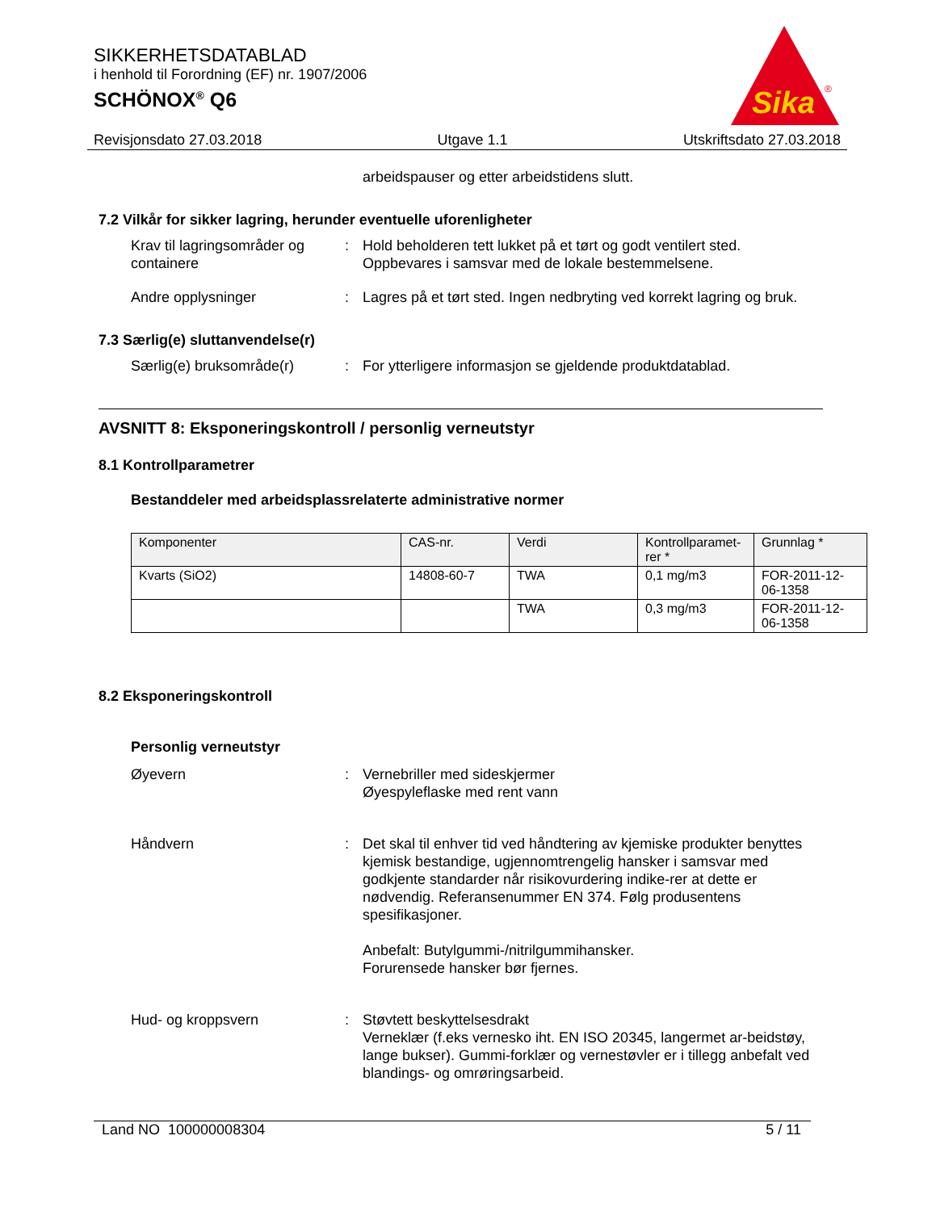SIKKERHETSDATABLAD
i henhold til Forordning (EF) nr. 1907/2006
SCHÖNOX<sup>®</sup> Q6
Sika
®
Revisjonsdato 27.03.2018 Utgave 1.1 Utskriftsdato 27.03.2018
arbeidspauser og etter arbeidstidens slutt.
7.2 Vilkår for sikker lagring, herunder eventuelle uforenligheter
Krav til lagringsområder og containere
: Hold beholderen tett lukket på et tørt og godt ventilert sted.
Oppbevares i samsvar med de lokale bestemmelsene.
Andre opplysninger : Lagres på et tørt sted. Ingen nedbryting ved korrekt lagring og bruk.
7.3 Særlig(e) sluttanvendelse(r)
Særlig(e) bruksområde(r) : For ytterligere informasjon se gjeldende produktdatablad.
AVSNITT 8: Eksponeringskontroll / personlig verneutstyr
8.1 Kontrollparametrer
Bestanddeler med arbeidsplassrelaterte administrative normer
| Komponenter | CAS-nr. | Verdi | Kontrollparamet-rer * | Grunnlag * |
| --- | --- | --- | --- | --- |
| Kvarts (SiO2) | 14808-60-7 | TWA | 0,1 mg/m3 | FOR-2011-12-06-1358 |
| | | TWA | 0,3 mg/m3 | FOR-2011-12-06-1358 |
8.2 Eksponeringskontroll
Personlig verneutstyr
Øyevern : Vernebriller med sideskjermer
Øyespyleflaske med rent vann
Håndvern : Det skal til enhver tid ved håndtering av kjemiske produkter benyttes kjemisk bestandige, ugjennomtrengelig hansker i samsvar med godkjente standarder når risikovurdering indike-rer at dette er nødvendig. Referansenummer EN 374. Følg produsentens spesifikasjoner.
Anbefalt: Butylgummi-/nitrilgummihansker.
Forurensede hansker bør fjernes.
Hud- og kroppsvern : Støvtett beskyttelsesdrakt
Verneklær (f.eks vernesko iht. EN ISO 20345, langermet ar-beidstøy, lange bukser). Gummi-forklær og vernestøvler er i tillegg anbefalt ved blandings- og omrøringsarbeid.
Land NO 100000008304 5 / 11